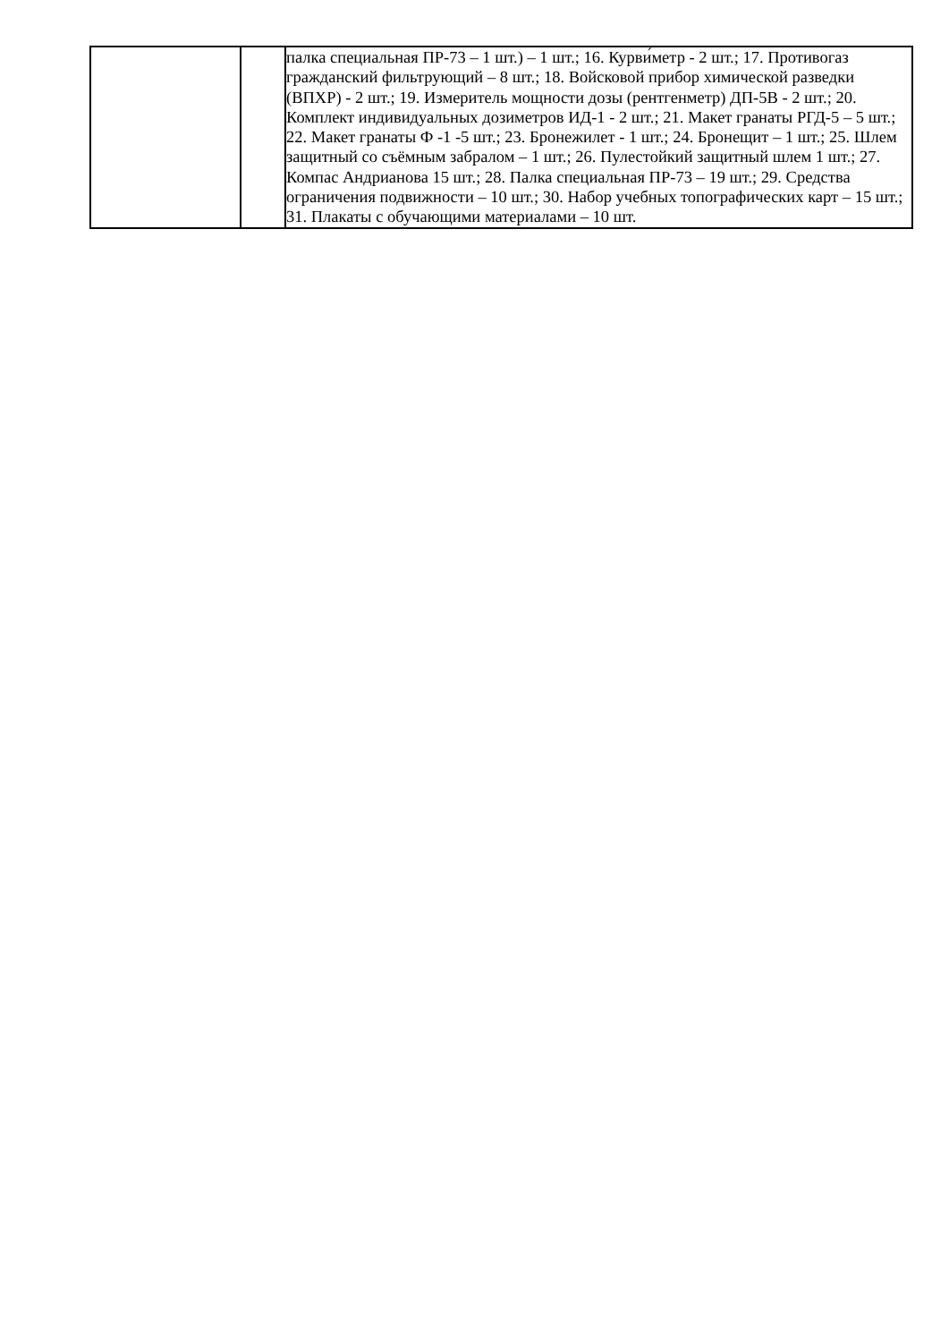| | | палка специальная ПР-73 – 1 шт.) – 1 шт.; 16. Курви́метр - 2 шт.; 17. Противогаз гражданский фильтрующий – 8 шт.; 18. Войсковой прибор химической разведки (ВПХР) - 2 шт.; 19. Измеритель мощности дозы (рентгенметр) ДП-5В - 2 шт.; 20. Комплект индивидуальных дозиметров ИД-1 - 2 шт.; 21. Макет гранаты РГД-5 – 5 шт.; 22. Макет гранаты Ф -1 -5 шт.; 23. Бронежилет - 1 шт.; 24. Бронещит – 1 шт.; 25. Шлем защитный со съёмным забралом – 1 шт.; 26. Пулестойкий защитный шлем 1 шт.; 27. Компас Андрианова 15 шт.; 28. Палка специальная ПР-73 – 19 шт.; 29. Средства ограничения подвижности – 10 шт.; 30. Набор учебных топографических карт – 15 шт.; 31. Плакаты с обучающими материалами – 10 шт. |